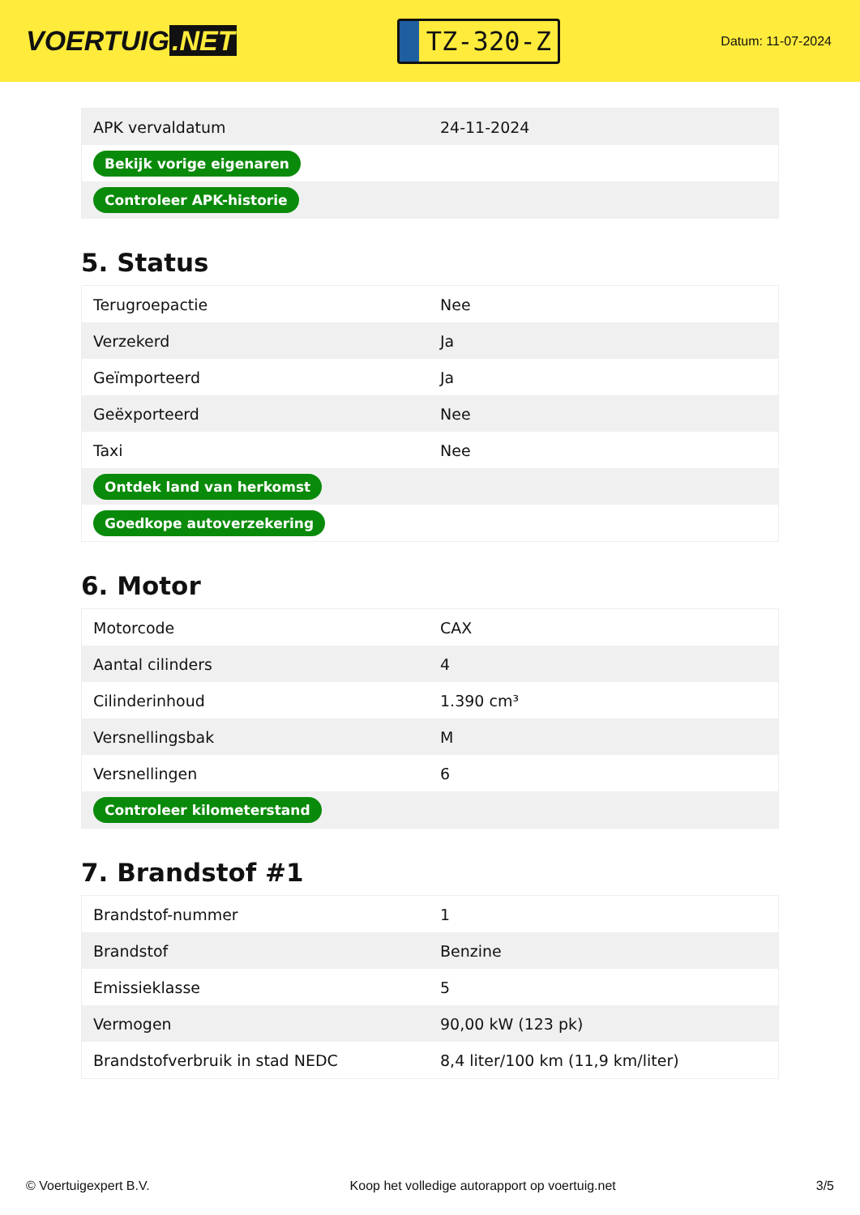VOERTUIG.NET
TZ-320-Z
Datum: 11-07-2024
| APK vervaldatum | 24-11-2024 |
| Bekijk vorige eigenaren | |
| Controleer APK-historie | |
5. Status
| Terugroepactie | Nee |
| Verzekerd | Ja |
| Geïmporteerd | Ja |
| Geëxporteerd | Nee |
| Taxi | Nee |
| Ontdek land van herkomst | |
| Goedkope autoverzekering | |
6. Motor
| Motorcode | CAX |
| Aantal cilinders | 4 |
| Cilinderinhoud | 1.390 cm³ |
| Versnellingsbak | M |
| Versnellingen | 6 |
| Controleer kilometerstand | |
7. Brandstof #1
| Brandstof-nummer | 1 |
| Brandstof | Benzine |
| Emissieklasse | 5 |
| Vermogen | 90,00 kW (123 pk) |
| Brandstofverbruik in stad NEDC | 8,4 liter/100 km (11,9 km/liter) |
© Voertuigexpert B.V. Koop het volledige autorapport op voertuig.net 3/5